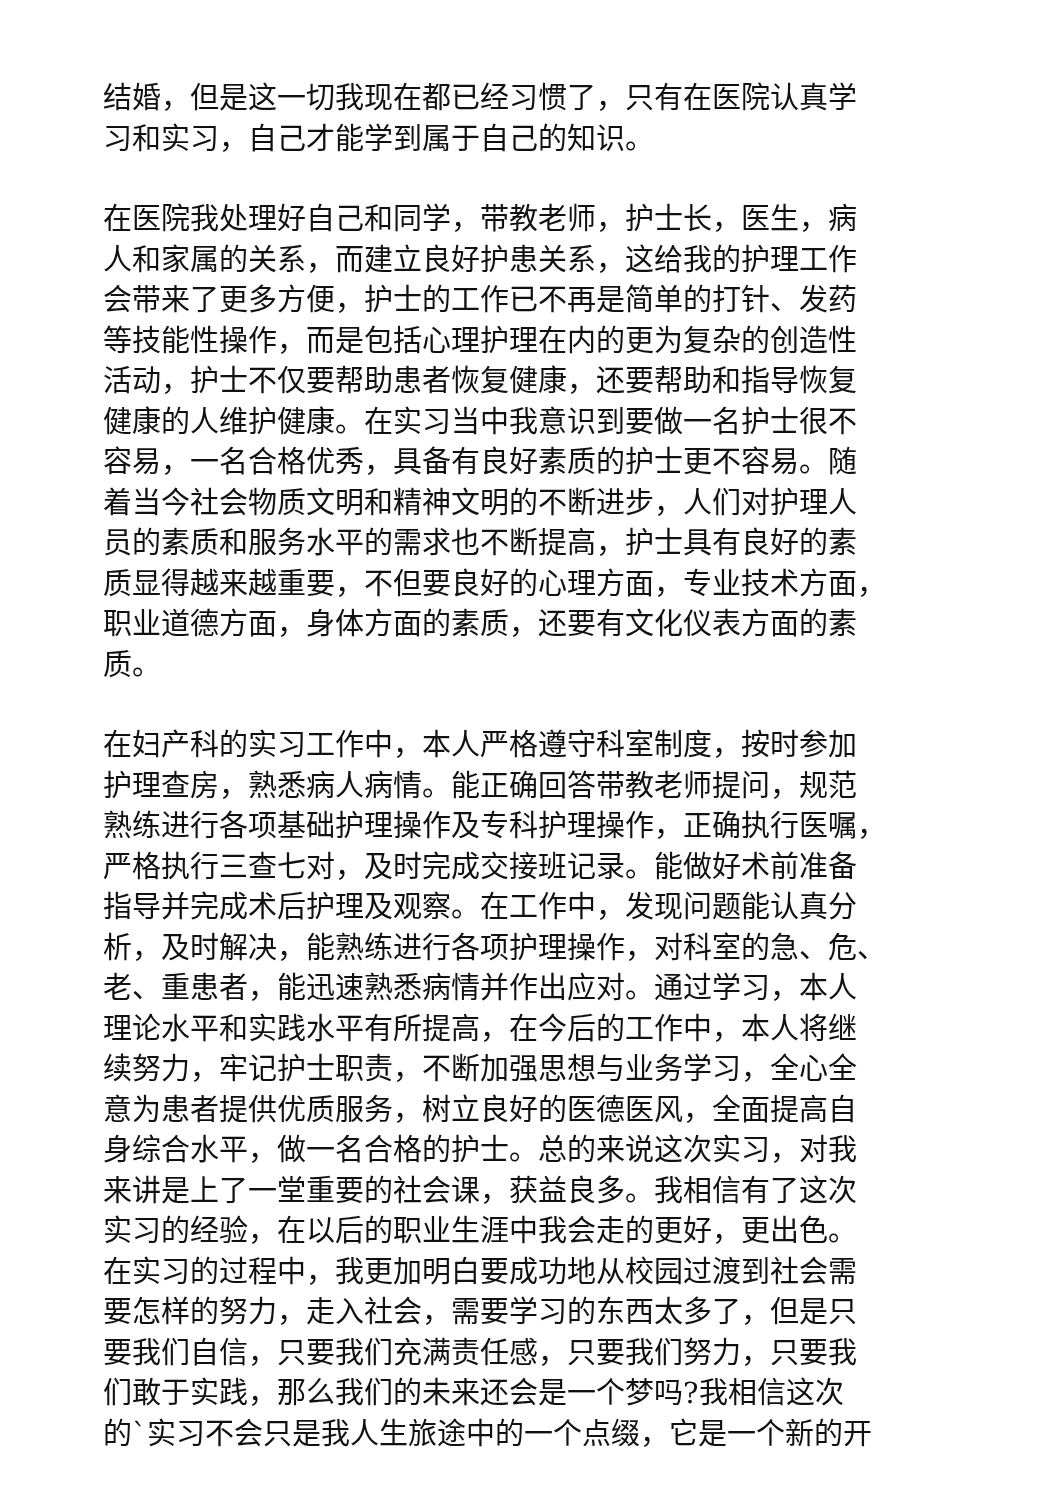结婚，但是这一切我现在都已经习惯了，只有在医院认真学
习和实习，自己才能学到属于自己的知识。
在医院我处理好自己和同学，带教老师，护士长，医生，病
人和家属的关系，而建立良好护患关系，这给我的护理工作
会带来了更多方便，护士的工作已不再是简单的打针、发药
等技能性操作，而是包括心理护理在内的更为复杂的创造性
活动，护士不仅要帮助患者恢复健康，还要帮助和指导恢复
健康的人维护健康。在实习当中我意识到要做一名护士很不
容易，一名合格优秀，具备有良好素质的护士更不容易。随
着当今社会物质文明和精神文明的不断进步，人们对护理人
员的素质和服务水平的需求也不断提高，护士具有良好的素
质显得越来越重要，不但要良好的心理方面，专业技术方面，
职业道德方面，身体方面的素质，还要有文化仪表方面的素
质。
在妇产科的实习工作中，本人严格遵守科室制度，按时参加
护理查房，熟悉病人病情。能正确回答带教老师提问，规范
熟练进行各项基础护理操作及专科护理操作，正确执行医嘱，
严格执行三查七对，及时完成交接班记录。能做好术前准备
指导并完成术后护理及观察。在工作中，发现问题能认真分
析，及时解决，能熟练进行各项护理操作，对科室的急、危、
老、重患者，能迅速熟悉病情并作出应对。通过学习，本人
理论水平和实践水平有所提高，在今后的工作中，本人将继
续努力，牢记护士职责，不断加强思想与业务学习，全心全
意为患者提供优质服务，树立良好的医德医风，全面提高自
身综合水平，做一名合格的护士。总的来说这次实习，对我
来讲是上了一堂重要的社会课，获益良多。我相信有了这次
实习的经验，在以后的职业生涯中我会走的更好，更出色。
在实习的过程中，我更加明白要成功地从校园过渡到社会需
要怎样的努力，走入社会，需要学习的东西太多了，但是只
要我们自信，只要我们充满责任感，只要我们努力，只要我
们敢于实践，那么我们的未来还会是一个梦吗?我相信这次
的`实习不会只是我人生旅途中的一个点缀，它是一个新的开